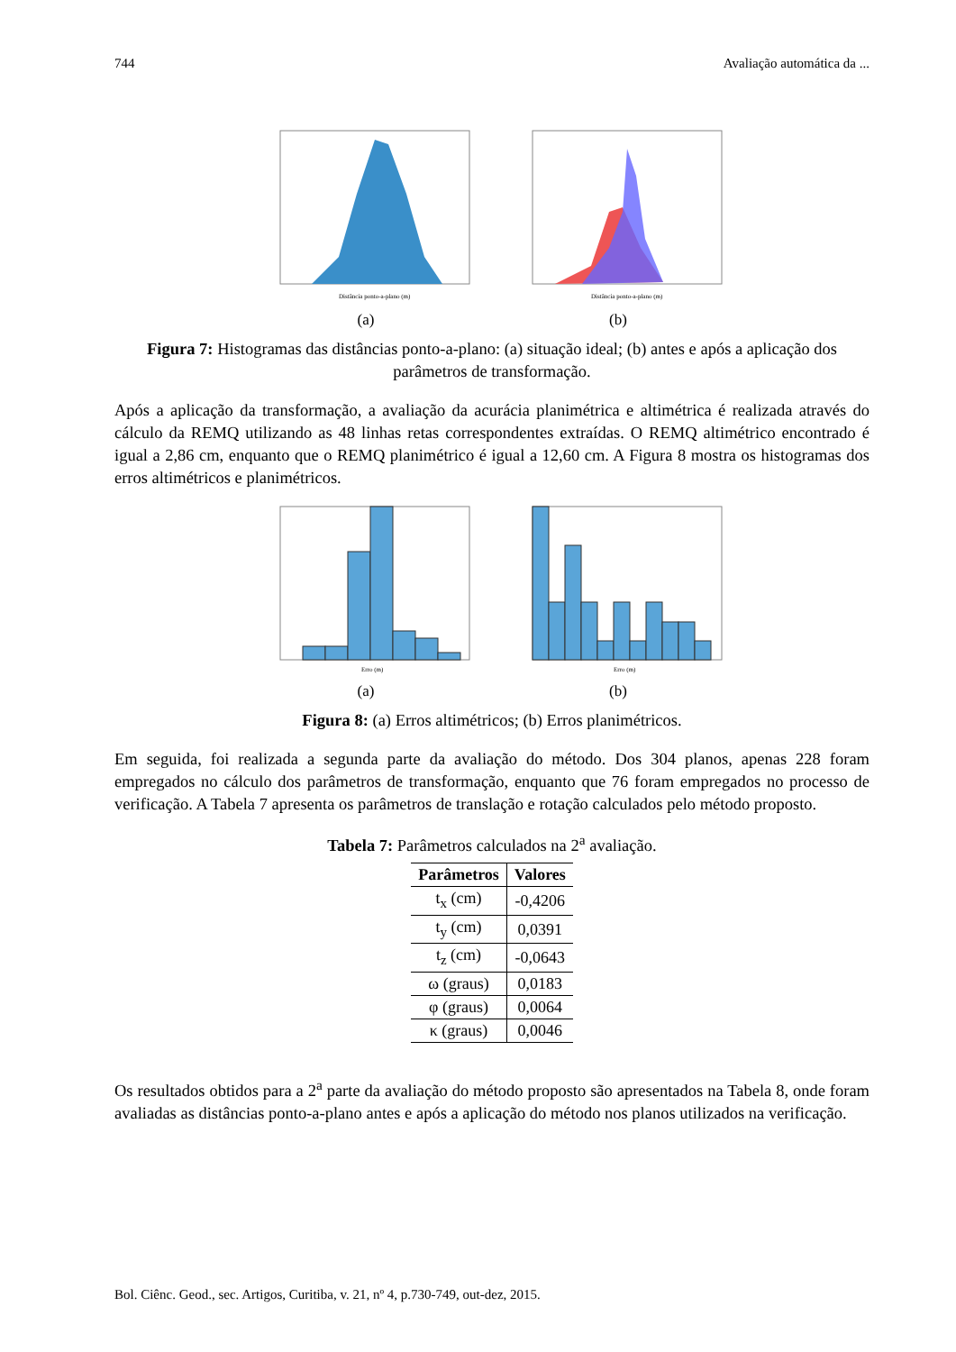744 Avaliação automática da ...
Distância ponto-a-plano (m)
(a)
Distância ponto-a-plano (m)
(b)
Figura 7: Histogramas das distâncias ponto-a-plano: (a) situação ideal; (b) antes e após a aplicação dos parâmetros de transformação.
Após a aplicação da transformação, a avaliação da acurácia planimétrica e altimétrica é realizada através do cálculo da REMQ utilizando as 48 linhas retas correspondentes extraídas. O REMQ altimétrico encontrado é igual a 2,86 cm, enquanto que o REMQ planimétrico é igual a 12,60 cm. A Figura 8 mostra os histogramas dos erros altimétricos e planimétricos.
Erro (m)
(a)
Erro (m)
(b)
Figura 8: (a) Erros altimétricos; (b) Erros planimétricos.
Em seguida, foi realizada a segunda parte da avaliação do método. Dos 304 planos, apenas 228 foram empregados no cálculo dos parâmetros de transformação, enquanto que 76 foram empregados no processo de verificação. A Tabela 7 apresenta os parâmetros de translação e rotação calculados pelo método proposto.
Tabela 7: Parâmetros calculados na 2<sup>a</sup> avaliação.
| Parâmetros | Valores |
| --- | --- |
| t<sub>x</sub> (cm) | -0,4206 |
| t<sub>y</sub> (cm) | 0,0391 |
| t<sub>z</sub> (cm) | -0,0643 |
| ω (graus) | 0,0183 |
| φ (graus) | 0,0064 |
| κ (graus) | 0,0046 |
Os resultados obtidos para a 2<sup>a</sup> parte da avaliação do método proposto são apresentados na Tabela 8, onde foram avaliadas as distâncias ponto-a-plano antes e após a aplicação do método nos planos utilizados na verificação.
Bol. Ciênc. Geod., sec. Artigos, Curitiba, v. 21, nº 4, p.730-749, out-dez, 2015.